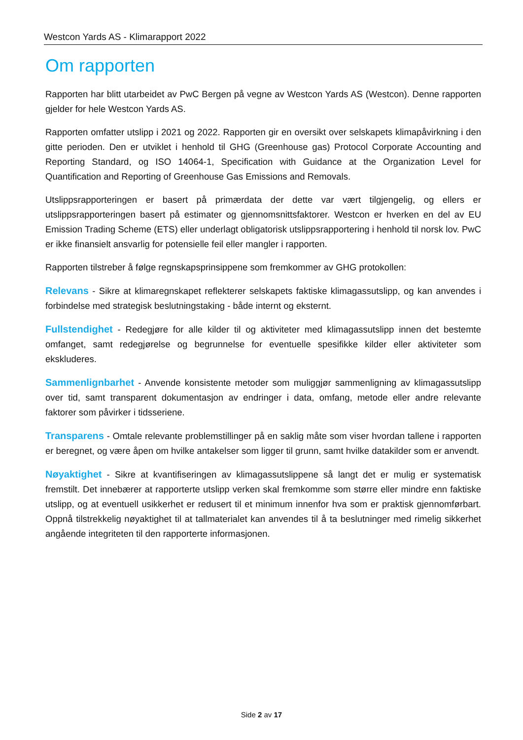Westcon Yards AS - Klimarapport 2022
Om rapporten
Rapporten har blitt utarbeidet av PwC Bergen på vegne av Westcon Yards AS (Westcon). Denne rapporten gjelder for hele Westcon Yards AS.
Rapporten omfatter utslipp i 2021 og 2022. Rapporten gir en oversikt over selskapets klimapåvirkning i den gitte perioden. Den er utviklet i henhold til GHG (Greenhouse gas) Protocol Corporate Accounting and Reporting Standard, og ISO 14064-1, Specification with Guidance at the Organization Level for Quantification and Reporting of Greenhouse Gas Emissions and Removals.
Utslippsrapporteringen er basert på primærdata der dette var vært tilgjengelig, og ellers er utslippsrapporteringen basert på estimater og gjennomsnittsfaktorer. Westcon er hverken en del av EU Emission Trading Scheme (ETS) eller underlagt obligatorisk utslippsrapportering i henhold til norsk lov. PwC er ikke finansielt ansvarlig for potensielle feil eller mangler i rapporten.
Rapporten tilstreber å følge regnskapsprinsippene som fremkommer av GHG protokollen:
Relevans - Sikre at klimaregnskapet reflekterer selskapets faktiske klimagassutslipp, og kan anvendes i forbindelse med strategisk beslutningstaking - både internt og eksternt.
Fullstendighet - Redegjøre for alle kilder til og aktiviteter med klimagassutslipp innen det bestemte omfanget, samt redegjørelse og begrunnelse for eventuelle spesifikke kilder eller aktiviteter som ekskluderes.
Sammenlignbarhet - Anvende konsistente metoder som muliggjør sammenligning av klimagassutslipp over tid, samt transparent dokumentasjon av endringer i data, omfang, metode eller andre relevante faktorer som påvirker i tidsseriene.
Transparens - Omtale relevante problemstillinger på en saklig måte som viser hvordan tallene i rapporten er beregnet, og være åpen om hvilke antakelser som ligger til grunn, samt hvilke datakilder som er anvendt.
Nøyaktighet - Sikre at kvantifiseringen av klimagassutslippene så langt det er mulig er systematisk fremstilt. Det innebærer at rapporterte utslipp verken skal fremkomme som større eller mindre enn faktiske utslipp, og at eventuell usikkerhet er redusert til et minimum innenfor hva som er praktisk gjennomførbart. Oppnå tilstrekkelig nøyaktighet til at tallmaterialet kan anvendes til å ta beslutninger med rimelig sikkerhet angående integriteten til den rapporterte informasjonen.
Side 2 av 17